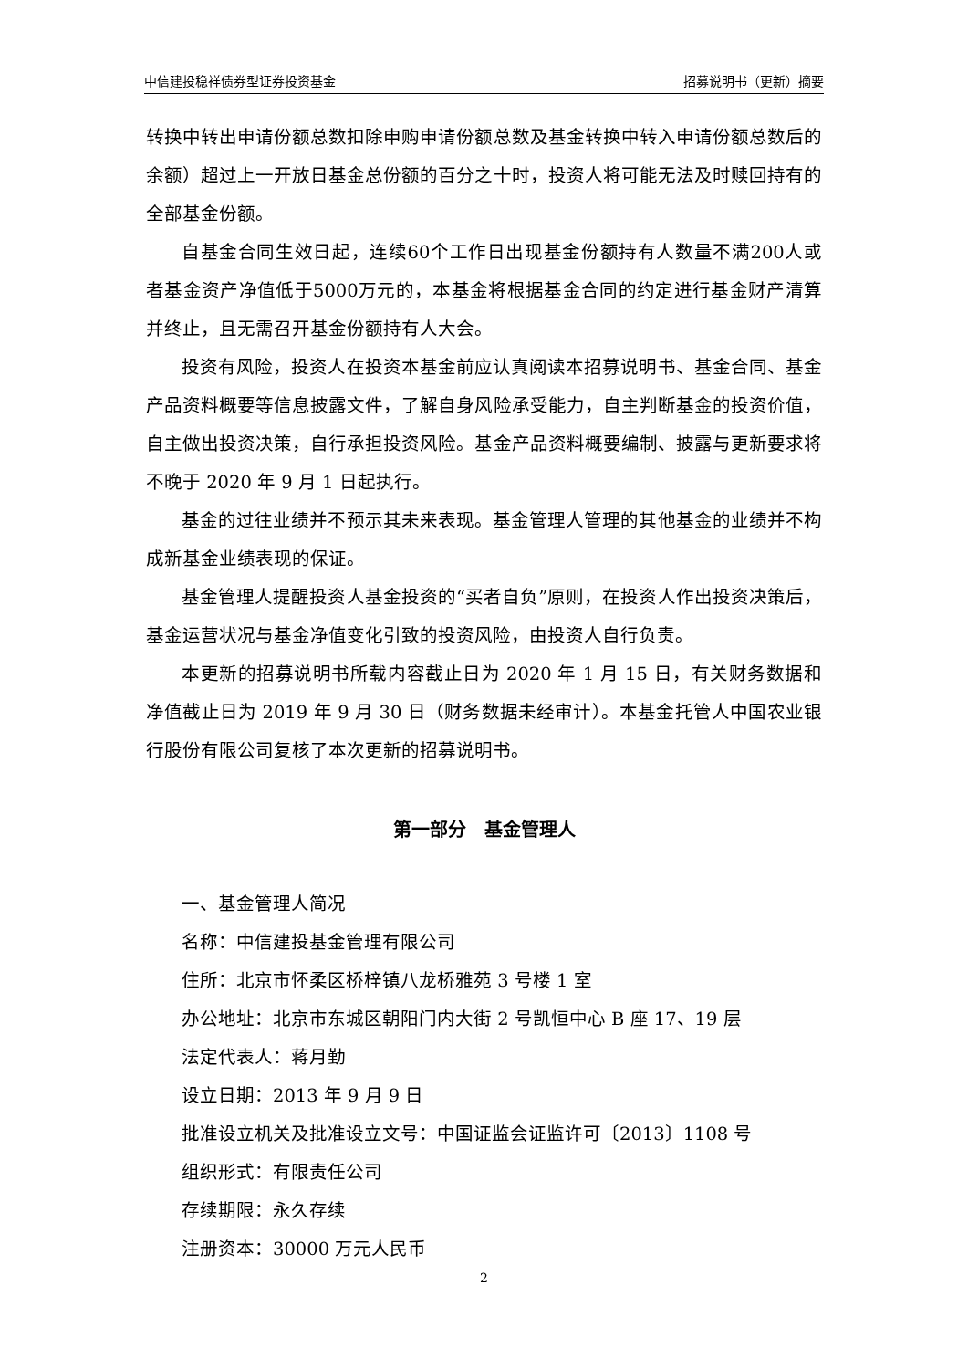中信建投稳祥债券型证券投资基金 招募说明书（更新）摘要
转换中转出申请份额总数扣除申购申请份额总数及基金转换中转入申请份额总数后的余额）超过上一开放日基金总份额的百分之十时，投资人将可能无法及时赎回持有的全部基金份额。
自基金合同生效日起，连续60个工作日出现基金份额持有人数量不满200人或者基金资产净值低于5000万元的，本基金将根据基金合同的约定进行基金财产清算并终止，且无需召开基金份额持有人大会。
投资有风险，投资人在投资本基金前应认真阅读本招募说明书、基金合同、基金产品资料概要等信息披露文件，了解自身风险承受能力，自主判断基金的投资价值，自主做出投资决策，自行承担投资风险。基金产品资料概要编制、披露与更新要求将不晚于 2020 年 9 月 1 日起执行。
基金的过往业绩并不预示其未来表现。基金管理人管理的其他基金的业绩并不构成新基金业绩表现的保证。
基金管理人提醒投资人基金投资的“买者自负”原则，在投资人作出投资决策后，基金运营状况与基金净值变化引致的投资风险，由投资人自行负责。
本更新的招募说明书所载内容截止日为 2020 年 1 月 15 日，有关财务数据和净值截止日为 2019 年 9 月 30 日（财务数据未经审计）。本基金托管人中国农业银行股份有限公司复核了本次更新的招募说明书。
第一部分　基金管理人
一、基金管理人简况
名称：中信建投基金管理有限公司
住所：北京市怀柔区桥梓镇八龙桥雅苑 3 号楼 1 室
办公地址：北京市东城区朝阳门内大街 2 号凯恒中心 B 座 17、19 层
法定代表人：蒋月勤
设立日期：2013 年 9 月 9 日
批准设立机关及批准设立文号：中国证监会证监许可〔2013〕1108 号
组织形式：有限责任公司
存续期限：永久存续
注册资本：30000 万元人民币
2